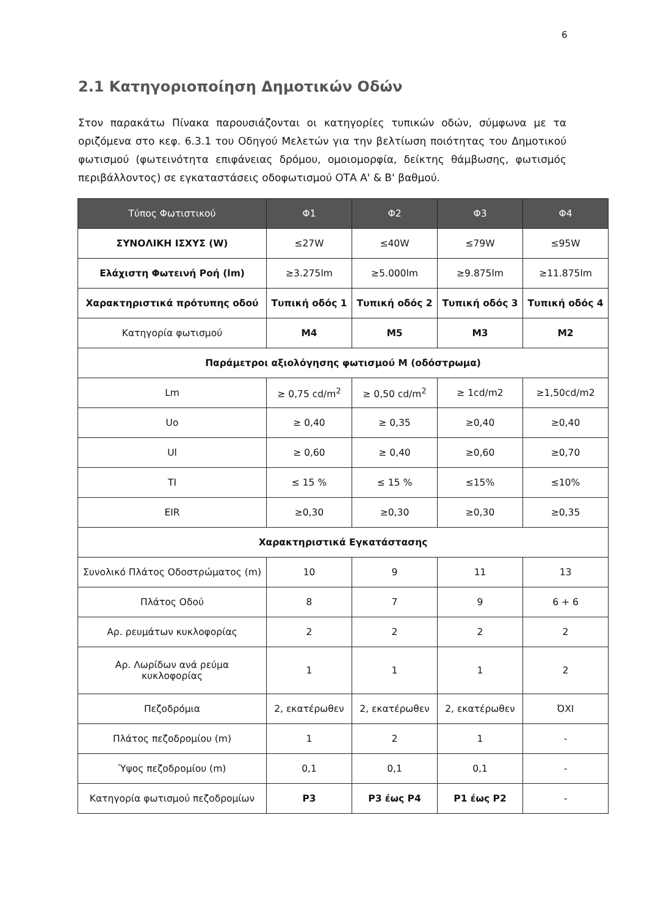6
2.1 Κατηγοριοποίηση Δημοτικών Οδών
Στον παρακάτω Πίνακα παρουσιάζονται οι κατηγορίες τυπικών οδών, σύμφωνα με τα οριζόμενα στο κεφ. 6.3.1 του Οδηγού Μελετών για την βελτίωση ποιότητας του Δημοτικού φωτισμού (φωτεινότητα επιφάνειας δρόμου, ομοιομορφία, δείκτης θάμβωσης, φωτισμός περιβάλλοντος) σε εγκαταστάσεις οδοφωτισμού ΟΤΑ Α' & Β' βαθμού.
| Τύπος Φωτιστικού | Φ1 | Φ2 | Φ3 | Φ4 |
| --- | --- | --- | --- | --- |
| ΣΥΝΟΛΙΚΗ ΙΣΧΥΣ (W) | ≤27W | ≤40W | ≤79W | ≤95W |
| Ελάχιστη Φωτεινή Ροή (lm) | ≥3.275lm | ≥5.000lm | ≥9.875lm | ≥11.875lm |
| Χαρακτηριστικά πρότυπης οδού | Τυπική οδός 1 | Τυπική οδός 2 | Τυπική οδός 3 | Τυπική οδός 4 |
| Κατηγορία φωτισμού | M4 | M5 | M3 | M2 |
| Παράμετροι αξιολόγησης φωτισμού M (οδόστρωμα) | | | | |
| Lm | ≥ 0,75 cd/m<sup>2</sup> | ≥ 0,50 cd/m<sup>2</sup> | ≥ 1cd/m2 | ≥1,50cd/m2 |
| Uo | ≥ 0,40 | ≥ 0,35 | ≥0,40 | ≥0,40 |
| Ul | ≥ 0,60 | ≥ 0,40 | ≥0,60 | ≥0,70 |
| TI | ≤ 15 % | ≤ 15 % | ≤15% | ≤10% |
| EIR | ≥0,30 | ≥0,30 | ≥0,30 | ≥0,35 |
| Χαρακτηριστικά Εγκατάστασης | | | | |
| Συνολικό Πλάτος Οδοστρώματος (m) | 10 | 9 | 11 | 13 |
| Πλάτος Οδού | 8 | 7 | 9 | 6 + 6 |
| Αρ. ρευμάτων κυκλοφορίας | 2 | 2 | 2 | 2 |
| Αρ. Λωρίδων ανά ρεύμα κυκλοφορίας | 1 | 1 | 1 | 2 |
| Πεζοδρόμια | 2, εκατέρωθεν | 2, εκατέρωθεν | 2, εκατέρωθεν | ΌΧΙ |
| Πλάτος πεζοδρομίου (m) | 1 | 2 | 1 | - |
| Ύψος πεζοδρομίου (m) | 0,1 | 0,1 | 0,1 | - |
| Κατηγορία φωτισμού πεζοδρομίων | P3 | P3 έως P4 | P1 έως P2 | - |